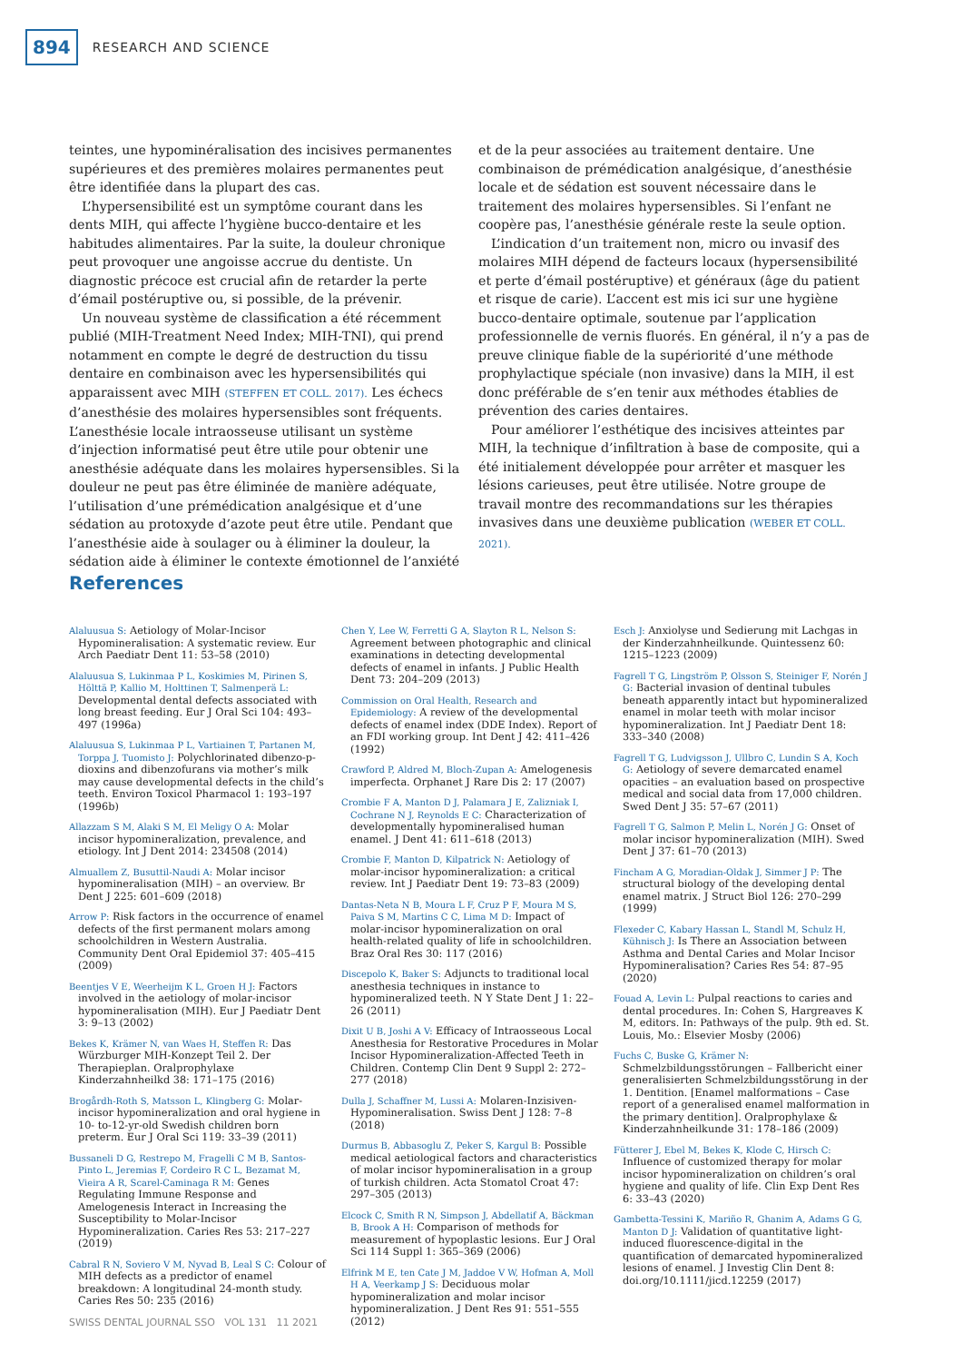894 RESEARCH AND SCIENCE
teintes, une hypominéralisation des incisives permanentes supérieures et des premières molaires permanentes peut être identifiée dans la plupart des cas.
L’hypersensibilité est un symptôme courant dans les dents MIH, qui affecte l’hygiène bucco-dentaire et les habitudes alimentaires. Par la suite, la douleur chronique peut provoquer une angoisse accrue du dentiste. Un diagnostic précoce est crucial afin de retarder la perte d’émail postéruptive ou, si possible, de la prévenir.
Un nouveau système de classification a été récemment publié (MIH-Treatment Need Index; MIH-TNI), qui prend notamment en compte le degré de destruction du tissu dentaire en combinaison avec les hypersensibilités qui apparaissent avec MIH (STEFFEN ET COLL. 2017). Les échecs d’anesthésie des molaires hypersensibles sont fréquents. L’anesthésie locale intraosseuse utilisant un système d’injection informatisé peut être utile pour obtenir une anesthésie adéquate dans les molaires hypersensibles. Si la douleur ne peut pas être éliminée de manière adéquate, l’utilisation d’une prémédication analgésique et d’une sédation au protoxyde d’azote peut être utile. Pendant que l’anesthésie aide à soulager ou à éliminer la douleur, la sédation aide à éliminer le contexte émotionnel de l’anxiété et de la peur associées au traitement dentaire. Une combinaison de prémédication analgésique, d’anesthésie locale et de sédation est souvent nécessaire dans le traitement des molaires hypersensibles. Si l’enfant ne coopère pas, l’anesthésie générale reste la seule option.
L’indication d’un traitement non, micro ou invasif des molaires MIH dépend de facteurs locaux (hypersensibilité et perte d’émail postéruptive) et généraux (âge du patient et risque de carie). L’accent est mis ici sur une hygiène bucco-dentaire optimale, soutenue par l’application professionnelle de vernis fluorés. En général, il n’y a pas de preuve clinique fiable de la supériorité d’une méthode prophylactique spéciale (non invasive) dans la MIH, il est donc préférable de s’en tenir aux méthodes établies de prévention des caries dentaires.
Pour améliorer l’esthétique des incisives atteintes par MIH, la technique d’infiltration à base de composite, qui a été initialement développée pour arrêter et masquer les lésions carieuses, peut être utilisée. Notre groupe de travail montre des recommandations sur les thérapies invasives dans une deuxième publication (WEBER ET COLL. 2021).
References
Alaluusua S: Aetiology of Molar-Incisor Hypomineralisation: A systematic review. Eur Arch Paediatr Dent 11: 53–58 (2010)
Alaluusua S, Lukinmaa P L, Koskimies M, Pirinen S, Hölttä P, Kallio M, Holttinen T, Salmenperä L: Developmental dental defects associated with long breast feeding. Eur J Oral Sci 104: 493–497 (1996a)
Alaluusua S, Lukinmaa P L, Vartiainen T, Partanen M, Torppa J, Tuomisto J: Polychlorinated dibenzo-p-dioxins and dibenzofurans via mother’s milk may cause developmental defects in the child’s teeth. Environ Toxicol Pharmacol 1: 193–197 (1996b)
Allazzam S M, Alaki S M, El Meligy O A: Molar incisor hypomineralization, prevalence, and etiology. Int J Dent 2014: 234508 (2014)
Almuallem Z, Busuttil-Naudi A: Molar incisor hypomineralisation (MIH) – an overview. Br Dent J 225: 601–609 (2018)
Arrow P: Risk factors in the occurrence of enamel defects of the first permanent molars among schoolchildren in Western Australia. Community Dent Oral Epidemiol 37: 405–415 (2009)
Beentjes V E, Weerheijm K L, Groen H J: Factors involved in the aetiology of molar-incisor hypomineralisation (MIH). Eur J Paediatr Dent 3: 9–13 (2002)
Bekes K, Krämer N, van Waes H, Steffen R: Das Würzburger MIH-Konzept Teil 2. Der Therapieplan. Oralprophylaxe Kinderzahnheilkd 38: 171–175 (2016)
Brogårdh-Roth S, Matsson L, Klingberg G: Molar-incisor hypomineralization and oral hygiene in 10- to-12-yr-old Swedish children born preterm. Eur J Oral Sci 119: 33–39 (2011)
Bussaneli D G, Restrepo M, Fragelli C M B, Santos-Pinto L, Jeremias F, Cordeiro R C L, Bezamat M, Vieira A R, Scarel-Caminaga R M: Genes Regulating Immune Response and Amelogenesis Interact in Increasing the Susceptibility to Molar-Incisor Hypomineralization. Caries Res 53: 217–227 (2019)
Cabral R N, Soviero V M, Nyvad B, Leal S C: Colour of MIH defects as a predictor of enamel breakdown: A longitudinal 24-month study. Caries Res 50: 235 (2016)
Chen Y, Lee W, Ferretti G A, Slayton R L, Nelson S: Agreement between photographic and clinical examinations in detecting developmental defects of enamel in infants. J Public Health Dent 73: 204–209 (2013)
Commission on Oral Health, Research and Epidemiology: A review of the developmental defects of enamel index (DDE Index). Report of an FDI working group. Int Dent J 42: 411–426 (1992)
Crawford P, Aldred M, Bloch-Zupan A: Amelogenesis imperfecta. Orphanet J Rare Dis 2: 17 (2007)
Crombie F A, Manton D J, Palamara J E, Zalizniak I, Cochrane N J, Reynolds E C: Characterization of developmentally hypomineralised human enamel. J Dent 41: 611–618 (2013)
Crombie F, Manton D, Kilpatrick N: Aetiology of molar-incisor hypomineralization: a critical review. Int J Paediatr Dent 19: 73–83 (2009)
Dantas-Neta N B, Moura L F, Cruz P F, Moura M S, Paiva S M, Martins C C, Lima M D: Impact of molar-incisor hypomineralization on oral health-related quality of life in schoolchildren. Braz Oral Res 30: 117 (2016)
Discepolo K, Baker S: Adjuncts to traditional local anesthesia techniques in instance to hypomineralized teeth. N Y State Dent J 1: 22–26 (2011)
Dixit U B, Joshi A V: Efficacy of Intraosseous Local Anesthesia for Restorative Procedures in Molar Incisor Hypomineralization-Affected Teeth in Children. Contemp Clin Dent 9 Suppl 2: 272–277 (2018)
Dulla J, Schaffner M, Lussi A: Molaren-Inzisiven-Hypomineralisation. Swiss Dent J 128: 7–8 (2018)
Durmus B, Abbasoglu Z, Peker S, Kargul B: Possible medical aetiological factors and characteristics of molar incisor hypomineralisation in a group of turkish children. Acta Stomatol Croat 47: 297–305 (2013)
Elcock C, Smith R N, Simpson J, Abdellatif A, Bäckman B, Brook A H: Comparison of methods for measurement of hypoplastic lesions. Eur J Oral Sci 114 Suppl 1: 365–369 (2006)
Elfrink M E, ten Cate J M, Jaddoe V W, Hofman A, Moll H A, Veerkamp J S: Deciduous molar hypomineralization and molar incisor hypomineralization. J Dent Res 91: 551–555 (2012)
Esch J: Anxiolyse und Sedierung mit Lachgas in der Kinderzahnheilkunde. Quintessenz 60: 1215–1223 (2009)
Fagrell T G, Lingström P, Olsson S, Steiniger F, Norén J G: Bacterial invasion of dentinal tubules beneath apparently intact but hypomineralized enamel in molar teeth with molar incisor hypomineralization. Int J Paediatr Dent 18: 333–340 (2008)
Fagrell T G, Ludvigsson J, Ullbro C, Lundin S A, Koch G: Aetiology of severe demarcated enamel opacities – an evaluation based on prospective medical and social data from 17,000 children. Swed Dent J 35: 57–67 (2011)
Fagrell T G, Salmon P, Melin L, Norén J G: Onset of molar incisor hypomineralization (MIH). Swed Dent J 37: 61–70 (2013)
Fincham A G, Moradian-Oldak J, Simmer J P: The structural biology of the developing dental enamel matrix. J Struct Biol 126: 270–299 (1999)
Flexeder C, Kabary Hassan L, Standl M, Schulz H, Kühnisch J: Is There an Association between Asthma and Dental Caries and Molar Incisor Hypomineralisation? Caries Res 54: 87–95 (2020)
Fouad A, Levin L: Pulpal reactions to caries and dental procedures. In: Cohen S, Hargreaves K M, editors. In: Pathways of the pulp. 9th ed. St. Louis, Mo.: Elsevier Mosby (2006)
Fuchs C, Buske G, Krämer N: Schmelzbildungsstörungen – Fallbericht einer generalisierten Schmelzbildungsstörung in der 1. Dentition. [Enamel malformations – Case report of a generalised enamel malformation in the primary dentition]. Oralprophylaxe & Kinderzahnheilkunde 31: 178–186 (2009)
Fütterer J, Ebel M, Bekes K, Klode C, Hirsch C: Influence of customized therapy for molar incisor hypomineralization on children’s oral hygiene and quality of life. Clin Exp Dent Res 6: 33–43 (2020)
Gambetta-Tessini K, Mariño R, Ghanim A, Adams G G, Manton D J: Validation of quantitative light-induced fluorescence-digital in the quantification of demarcated hypomineralized lesions of enamel. J Investig Clin Dent 8: doi.org/10.1111/jicd.12259 (2017)
SWISS DENTAL JOURNAL SSO VOL 131 11 2021